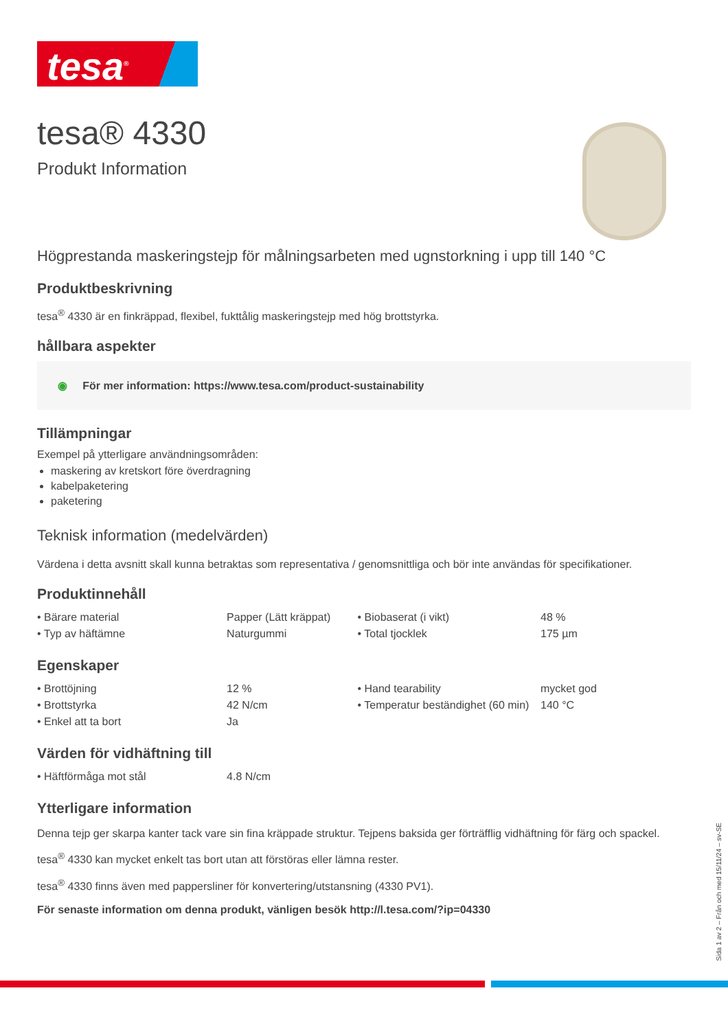tesa<sup>®</sup>
tesa® 4330
Produkt Information
Högprestanda maskeringstejp för målningsarbeten med ugnstorkning i upp till 140 °C
Produktbeskrivning
tesa<sup>®</sup> 4330 är en finkräppad, flexibel, fukttålig maskeringstejp med hög brottstyrka.
hållbara aspekter
◉ För mer information: https://www.tesa.com/product-sustainability
Tillämpningar
Exempel på ytterligare användningsområden:
maskering av kretskort före överdragning
kabelpaketering
paketering
Teknisk information (medelvärden)
Värdena i detta avsnitt skall kunna betraktas som representativa / genomsnittliga och bör inte användas för specifikationer.
Produktinnehåll
| • Bärare material | Papper (Lätt kräppat) | • Biobaserat (i vikt) | 48 % |
| • Typ av häftämne | Naturgummi | • Total tjocklek | 175 µm |
Egenskaper
| • Brottöjning | 12 % | • Hand tearability | mycket god |
| • Brottstyrka | 42 N/cm | • Temperatur beständighet (60 min) | 140 °C |
| • Enkel att ta bort | Ja | | |
Värden för vidhäftning till
| • Häftförmåga mot stål | 4.8 N/cm |
Ytterligare information
Denna tejp ger skarpa kanter tack vare sin fina kräppade struktur. Tejpens baksida ger förträfflig vidhäftning för färg och spackel.
tesa<sup>®</sup> 4330 kan mycket enkelt tas bort utan att förstöras eller lämna rester.
tesa<sup>®</sup> 4330 finns även med pappersliner för konvertering/utstansning (4330 PV1).
För senaste information om denna produkt, vänligen besök http://l.tesa.com/?ip=04330
Sida 1 av 2 – Från och med 15/11/24 – sv-SE